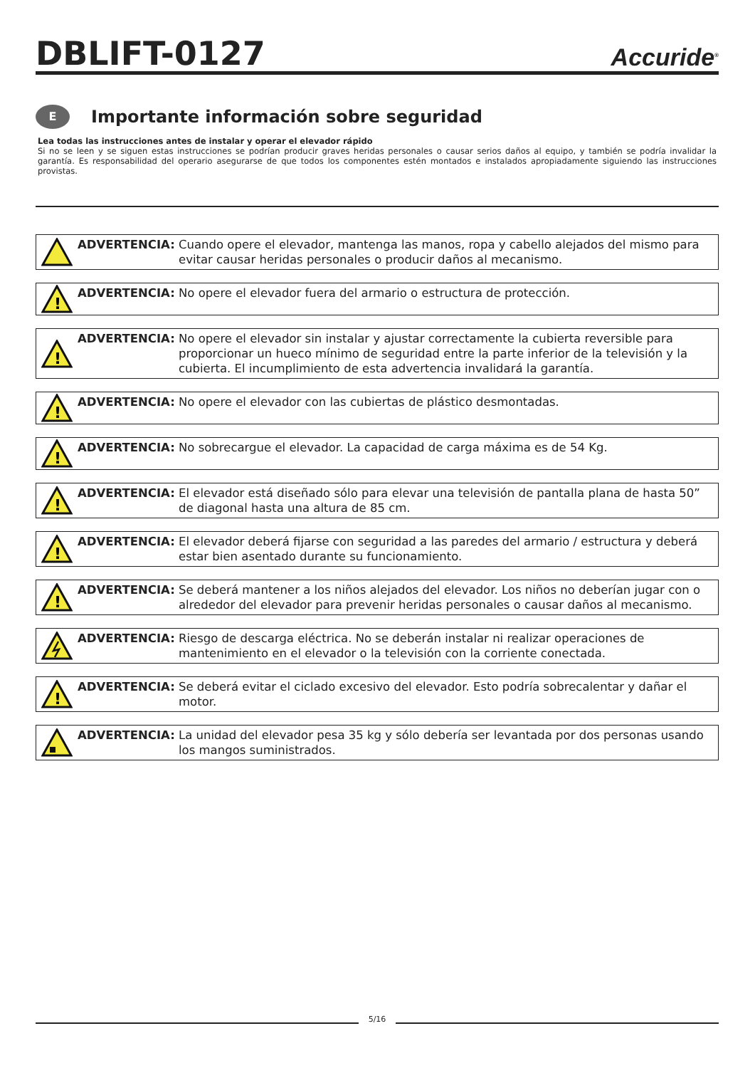DBLIFT-0127
Accuride<sup>®</sup>
E
Importante información sobre seguridad
Lea todas las instrucciones antes de instalar y operar el elevador rápido
Si no se leen y se siguen estas instrucciones se podrían producir graves heridas personales o causar serios daños al equipo, y también se podría invalidar la garantía. Es responsabilidad del operario asegurarse de que todos los componentes estén montados e instalados apropiadamente siguiendo las instrucciones provistas.
ADVERTENCIA: Cuando opere el elevador, mantenga las manos, ropa y cabello alejados del mismo para evitar causar heridas personales o producir daños al mecanismo.
!
ADVERTENCIA: No opere el elevador fuera del armario o estructura de protección.
!
ADVERTENCIA: No opere el elevador sin instalar y ajustar correctamente la cubierta reversible para proporcionar un hueco mínimo de seguridad entre la parte inferior de la televisión y la cubierta. El incumplimiento de esta advertencia invalidará la garantía.
!
ADVERTENCIA: No opere el elevador con las cubiertas de plástico desmontadas.
!
ADVERTENCIA: No sobrecargue el elevador. La capacidad de carga máxima es de 54 Kg.
!
ADVERTENCIA: El elevador está diseñado sólo para elevar una televisión de pantalla plana de hasta 50” de diagonal hasta una altura de 85 cm.
!
ADVERTENCIA: El elevador deberá fijarse con seguridad a las paredes del armario / estructura y deberá estar bien asentado durante su funcionamiento.
!
ADVERTENCIA: Se deberá mantener a los niños alejados del elevador. Los niños no deberían jugar con o alrededor del elevador para prevenir heridas personales o causar daños al mecanismo.
ADVERTENCIA: Riesgo de descarga eléctrica. No se deberán instalar ni realizar operaciones de mantenimiento en el elevador o la televisión con la corriente conectada.
!
ADVERTENCIA: Se deberá evitar el ciclado excesivo del elevador. Esto podría sobrecalentar y dañar el motor.
ADVERTENCIA: La unidad del elevador pesa 35 kg y sólo debería ser levantada por dos personas usando los mangos suministrados.
5/16